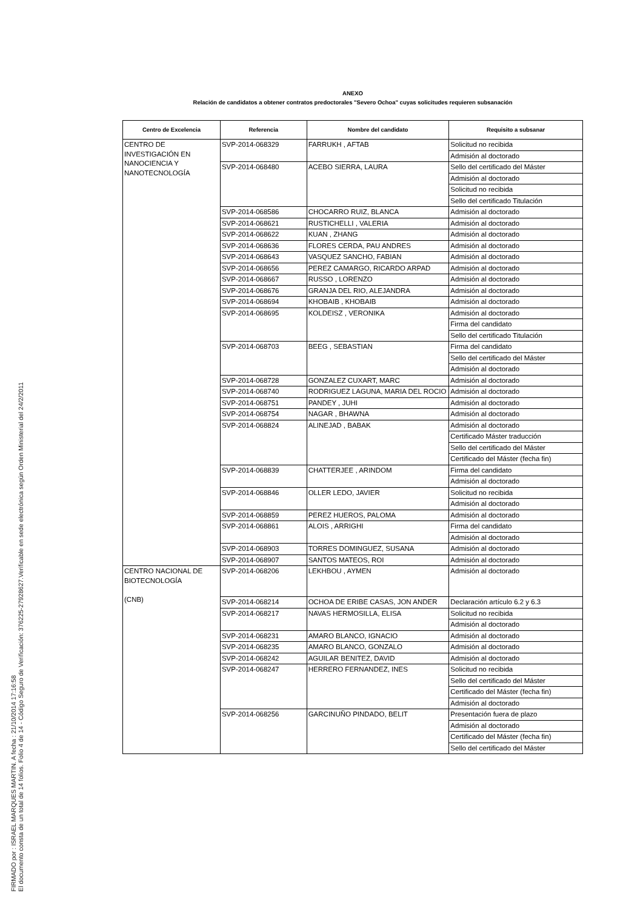FIRMADO por : ISRAEL MARQUES MARTIN. A fecha : 21/10/2014 17:16:58
El documento consta de un total de 14 folios. Folio 4 de 14 - Código Seguro de Verificación: 376225-27928627.Verificable en sede electrónica según Orden Ministerial del 24/2/2011
ANEXO
Relación de candidatos a obtener contratos predoctorales "Severo Ochoa" cuyas solicitudes requieren subsanación
| Centro de Excelencia | Referencia | Nombre del candidato | Requisito a subsanar |
| --- | --- | --- | --- |
| CENTRO DE INVESTIGACIÓN EN NANOCIENCIA Y NANOTECNOLOGÍA | SVP-2014-068329 | FARRUKH , AFTAB | Solicitud no recibida |
| | | | Admisión al doctorado |
| | SVP-2014-068480 | ACEBO SIERRA, LAURA | Sello del certificado del Máster |
| | | | Admisión al doctorado |
| | | | Solicitud no recibida |
| | | | Sello del certificado Titulación |
| | SVP-2014-068586 | CHOCARRO RUIZ, BLANCA | Admisión al doctorado |
| | SVP-2014-068621 | RUSTICHELLI , VALERIA | Admisión al doctorado |
| | SVP-2014-068622 | KUAN , ZHANG | Admisión al doctorado |
| | SVP-2014-068636 | FLORES CERDA, PAU ANDRES | Admisión al doctorado |
| | SVP-2014-068643 | VASQUEZ SANCHO, FABIAN | Admisión al doctorado |
| | SVP-2014-068656 | PEREZ CAMARGO, RICARDO ARPAD | Admisión al doctorado |
| | SVP-2014-068667 | RUSSO , LORENZO | Admisión al doctorado |
| | SVP-2014-068676 | GRANJA DEL RIO, ALEJANDRA | Admisión al doctorado |
| | SVP-2014-068694 | KHOBAIB , KHOBAIB | Admisión al doctorado |
| | SVP-2014-068695 | KOLDEISZ , VERONIKA | Admisión al doctorado |
| | | | Firma del candidato |
| | | | Sello del certificado Titulación |
| | SVP-2014-068703 | BEEG , SEBASTIAN | Firma del candidato |
| | | | Sello del certificado del Máster |
| | | | Admisión al doctorado |
| | SVP-2014-068728 | GONZALEZ CUXART, MARC | Admisión al doctorado |
| | SVP-2014-068740 | RODRIGUEZ LAGUNA, MARIA DEL ROCIO | Admisión al doctorado |
| | SVP-2014-068751 | PANDEY , JUHI | Admisión al doctorado |
| | SVP-2014-068754 | NAGAR , BHAWNA | Admisión al doctorado |
| | SVP-2014-068824 | ALINEJAD , BABAK | Admisión al doctorado |
| | | | Certificado Máster traducción |
| | | | Sello del certificado del Máster |
| | | | Certificado del Máster (fecha fin) |
| | SVP-2014-068839 | CHATTERJEE , ARINDOM | Firma del candidato |
| | | | Admisión al doctorado |
| | SVP-2014-068846 | OLLER LEDO, JAVIER | Solicitud no recibida |
| | | | Admisión al doctorado |
| | SVP-2014-068859 | PEREZ HUEROS, PALOMA | Admisión al doctorado |
| | SVP-2014-068861 | ALOIS , ARRIGHI | Firma del candidato |
| | | | Admisión al doctorado |
| | SVP-2014-068903 | TORRES DOMINGUEZ, SUSANA | Admisión al doctorado |
| | SVP-2014-068907 | SANTOS MATEOS, ROI | Admisión al doctorado |
| CENTRO NACIONAL DE BIOTECNOLOGÍA (CNB) | SVP-2014-068206 | LEKHBOU , AYMEN | Admisión al doctorado |
| | SVP-2014-068214 | OCHOA DE ERIBE CASAS, JON ANDER | Declaración artículo 6.2 y 6.3 |
| | SVP-2014-068217 | NAVAS HERMOSILLA, ELISA | Solicitud no recibida |
| | | | Admisión al doctorado |
| | SVP-2014-068231 | AMARO BLANCO, IGNACIO | Admisión al doctorado |
| | SVP-2014-068235 | AMARO BLANCO, GONZALO | Admisión al doctorado |
| | SVP-2014-068242 | AGUILAR BENITEZ, DAVID | Admisión al doctorado |
| | SVP-2014-068247 | HERRERO FERNANDEZ, INES | Solicitud no recibida |
| | | | Sello del certificado del Máster |
| | | | Certificado del Máster (fecha fin) |
| | | | Admisión al doctorado |
| | SVP-2014-068256 | GARCINUÑO PINDADO, BELIT | Presentación fuera de plazo |
| | | | Admisión al doctorado |
| | | | Certificado del Máster (fecha fin) |
| | | | Sello del certificado del Máster |